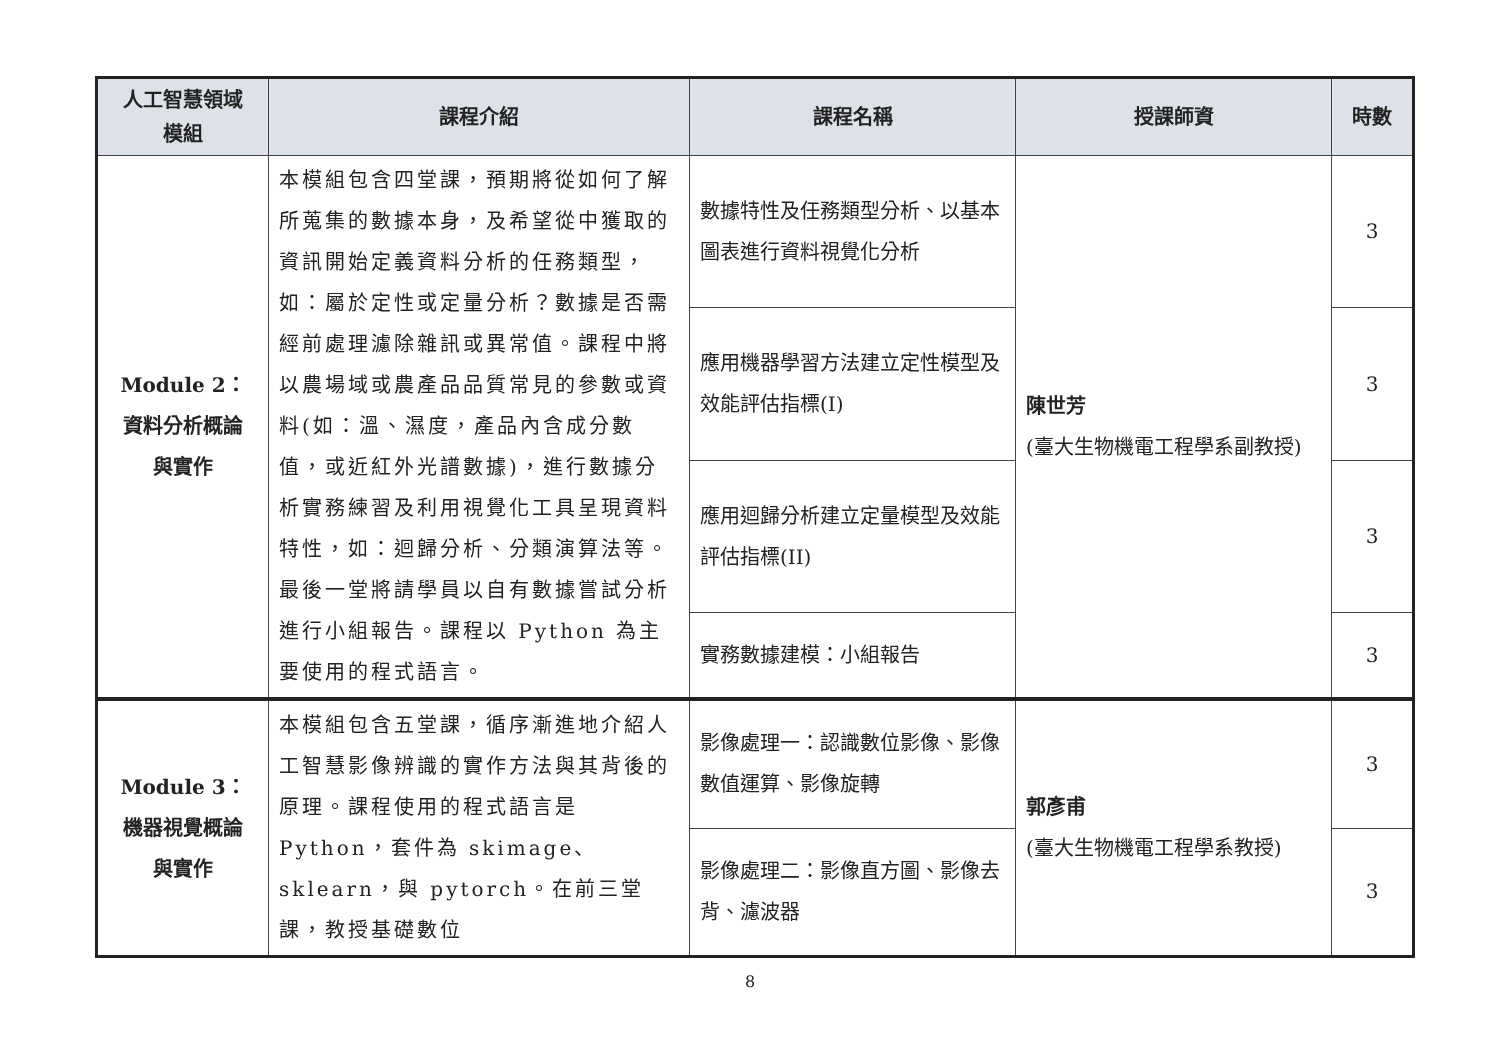| 人工智慧領域 模組 | 課程介紹 | 課程名稱 | 授課師資 | 時數 |
| --- | --- | --- | --- | --- |
| Module 2： 資料分析概論 與實作 | 本模組包含四堂課，預期將從如何了解所蒐集的數據本身，及希望從中獲取的資訊開始定義資料分析的任務類型，如：屬於定性或定量分析？數據是否需經前處理濾除雜訊或異常值。課程中將以農場域或農產品品質常見的參數或資料(如：溫、濕度，產品內含成分數值，或近紅外光譜數據)，進行數據分析實務練習及利用視覺化工具呈現資料特性，如：迴歸分析、分類演算法等。最後一堂將請學員以自有數據嘗試分析進行小組報告。課程以 Python 為主要使用的程式語言。 | 數據特性及任務類型分析、以基本圖表進行資料視覺化分析 | 陳世芳 (臺大生物機電工程學系副教授) | 3 |
| | | 應用機器學習方法建立定性模型及效能評估指標(I) | | 3 |
| | | 應用迴歸分析建立定量模型及效能評估指標(II) | | 3 |
| | | 實務數據建模：小組報告 | | 3 |
| Module 3： 機器視覺概論 與實作 | 本模組包含五堂課，循序漸進地介紹人工智慧影像辨識的實作方法與其背後的原理。課程使用的程式語言是 Python，套件為 skimage、sklearn，與 pytorch。在前三堂課，教授基礎數位 | 影像處理一：認識數位影像、影像數值運算、影像旋轉 | 郭彥甫 (臺大生物機電工程學系教授) | 3 |
| | | 影像處理二：影像直方圖、影像去背、濾波器 | | 3 |
8